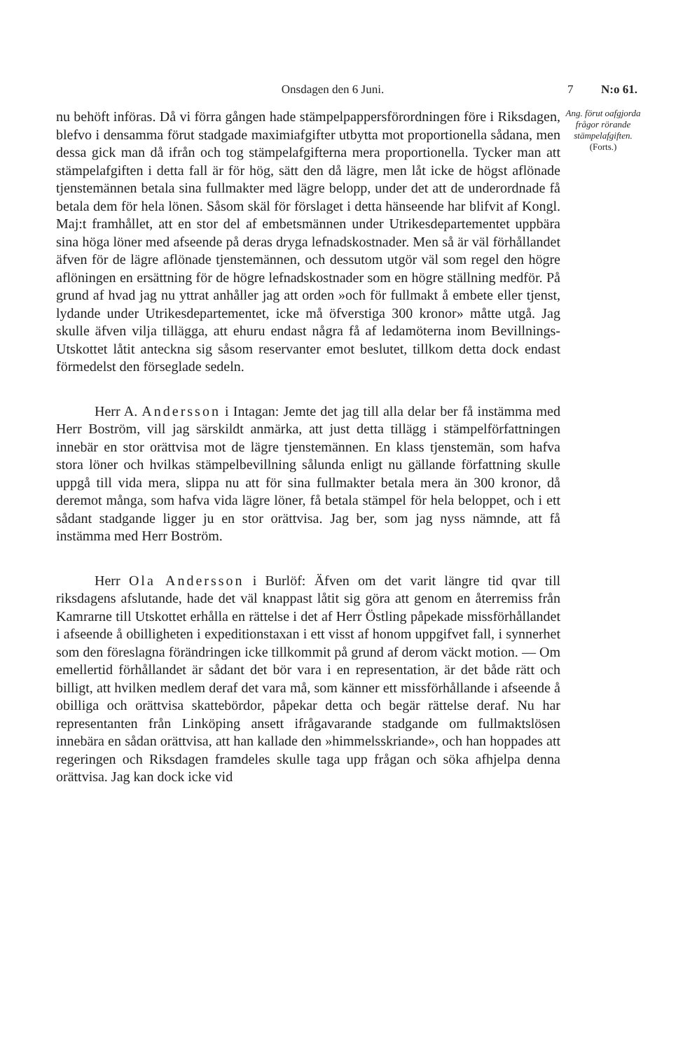Onsdagen den 6 Juni. 7 N:o 61.
nu behöft införas. Då vi förra gången hade stämpelpappersförordningen före i Riksdagen, blefvo i densamma förut stadgade maximiafgifter utbytta mot proportionella sådana, men dessa gick man då ifrån och tog stämpelafgifterna mera proportionella. Tycker man att stämpelafgiften i detta fall är för hög, sätt den då lägre, men låt icke de högst aflönade tjenstemännen betala sina fullmakter med lägre belopp, under det att de underordnade få betala dem för hela lönen. Såsom skäl för förslaget i detta hänseende har blifvit af Kongl. Maj:t framhållet, att en stor del af embetsmännen under Utrikesdepartementet uppbära sina höga löner med afseende på deras dryga lefnadskostnader. Men så är väl förhållandet äfven för de lägre aflönade tjenstemännen, och dessutom utgör väl som regel den högre aflöningen en ersättning för de högre lefnadskostnader som en högre ställning medför. På grund af hvad jag nu yttrat anhåller jag att orden »och för fullmakt å embete eller tjenst, lydande under Utrikesdepartementet, icke må öfverstiga 300 kronor» måtte utgå. Jag skulle äfven vilja tillägga, att ehuru endast några få af ledamöterna inom Bevillnings-Utskottet låtit anteckna sig såsom reservanter emot beslutet, tillkom detta dock endast förmedelst den förseglade sedeln.
Herr A. Andersson i Intagan: Jemte det jag till alla delar ber få instämma med Herr Boström, vill jag särskildt anmärka, att just detta tillägg i stämpelförfattningen innebär en stor orättvisa mot de lägre tjenstemännen. En klass tjenstemän, som hafva stora löner och hvilkas stämpelbevillning sålunda enligt nu gällande författning skulle uppgå till vida mera, slippa nu att för sina fullmakter betala mera än 300 kronor, då deremot många, som hafva vida lägre löner, få betala stämpel för hela beloppet, och i ett sådant stadgande ligger ju en stor orättvisa. Jag ber, som jag nyss nämnde, att få instämma med Herr Boström.
Herr Ola Andersson i Burlöf: Äfven om det varit längre tid qvar till riksdagens afslutande, hade det väl knappast låtit sig göra att genom en återremiss från Kamrarne till Utskottet erhålla en rättelse i det af Herr Östling påpekade missförhållandet i afseende å obilligheten i expeditionstaxan i ett visst af honom uppgifvet fall, i synnerhet som den föreslagna förändringen icke tillkommit på grund af derom väckt motion. — Om emellertid förhållandet är sådant det bör vara i en representation, är det både rätt och billigt, att hvilken medlem deraf det vara må, som känner ett missförhållande i afseende å obilliga och orättvisa skattebördor, påpekar detta och begär rättelse deraf. Nu har representanten från Linköping ansett ifrågavarande stadgande om fullmaktslösen innebära en sådan orättvisa, att han kallade den »himmelsskriande», och han hoppades att regeringen och Riksdagen framdeles skulle taga upp frågan och söka afhjelpa denna orättvisa. Jag kan dock icke vid
Ang. förut oafgjorda frågor rörande stämpelafgiften.
(Forts.)